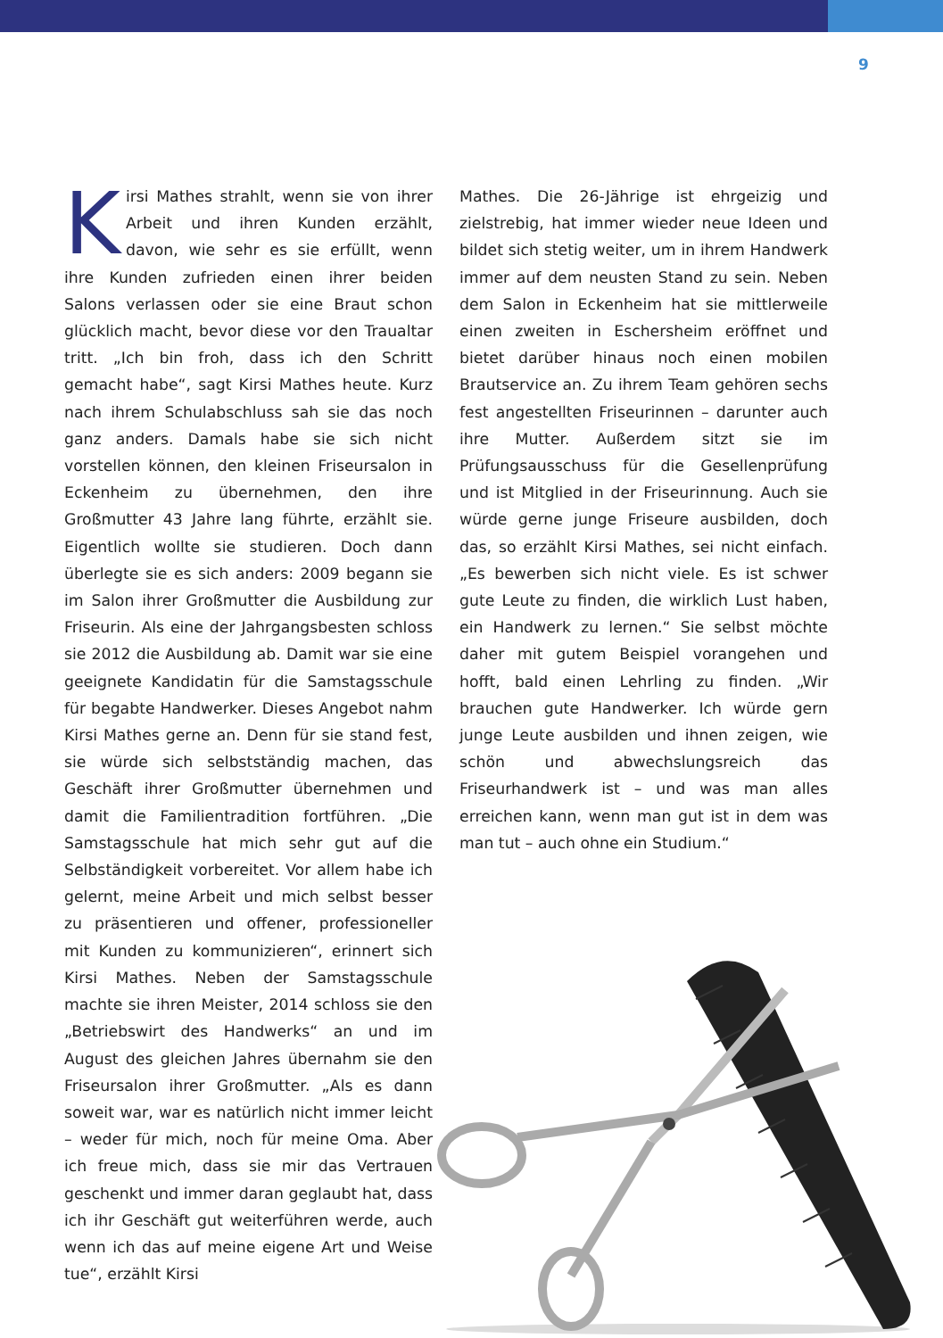9
Kirsi Mathes strahlt, wenn sie von ihrer Arbeit und ihren Kunden erzählt, davon, wie sehr es sie erfüllt, wenn ihre Kunden zufrieden einen ihrer beiden Salons verlassen oder sie eine Braut schon glücklich macht, bevor diese vor den Traualtar tritt. „Ich bin froh, dass ich den Schritt gemacht habe“, sagt Kirsi Mathes heute. Kurz nach ihrem Schulabschluss sah sie das noch ganz anders. Damals habe sie sich nicht vorstellen können, den kleinen Friseursalon in Eckenheim zu übernehmen, den ihre Großmutter 43 Jahre lang führte, erzählt sie. Eigentlich wollte sie studieren. Doch dann überlegte sie es sich anders: 2009 begann sie im Salon ihrer Großmutter die Ausbildung zur Friseurin. Als eine der Jahrgangsbesten schloss sie 2012 die Ausbildung ab. Damit war sie eine geeignete Kandidatin für die Samstagsschule für begabte Handwerker. Dieses Angebot nahm Kirsi Mathes gerne an. Denn für sie stand fest, sie würde sich selbstständig machen, das Geschäft ihrer Großmutter übernehmen und damit die Familientradition fortführen. „Die Samstagsschule hat mich sehr gut auf die Selbständigkeit vorbereitet. Vor allem habe ich gelernt, meine Arbeit und mich selbst besser zu präsentieren und offener, professioneller mit Kunden zu kommunizieren“, erinnert sich Kirsi Mathes. Neben der Samstagsschule machte sie ihren Meister, 2014 schloss sie den „Betriebswirt des Handwerks“ an und im August des gleichen Jahres übernahm sie den Friseursalon ihrer Großmutter. „Als es dann soweit war, war es natürlich nicht immer leicht – weder für mich, noch für meine Oma. Aber ich freue mich, dass sie mir das Vertrauen geschenkt und immer daran geglaubt hat, dass ich ihr Geschäft gut weiterführen werde, auch wenn ich das auf meine eigene Art und Weise tue“, erzählt Kirsi
Mathes. Die 26-Jährige ist ehrgeizig und zielstrebig, hat immer wieder neue Ideen und bildet sich stetig weiter, um in ihrem Handwerk immer auf dem neusten Stand zu sein. Neben dem Salon in Eckenheim hat sie mittlerweile einen zweiten in Eschersheim eröffnet und bietet darüber hinaus noch einen mobilen Brautservice an. Zu ihrem Team gehören sechs fest angestellten Friseurinnen – darunter auch ihre Mutter. Außerdem sitzt sie im Prüfungsausschuss für die Gesellenprüfung und ist Mitglied in der Friseurinnung. Auch sie würde gerne junge Friseure ausbilden, doch das, so erzählt Kirsi Mathes, sei nicht einfach. „Es bewerben sich nicht viele. Es ist schwer gute Leute zu finden, die wirklich Lust haben, ein Handwerk zu lernen.“ Sie selbst möchte daher mit gutem Beispiel vorangehen und hofft, bald einen Lehrling zu finden. „Wir brauchen gute Handwerker. Ich würde gern junge Leute ausbilden und ihnen zeigen, wie schön und abwechslungsreich das Friseurhandwerk ist – und was man alles erreichen kann, wenn man gut ist in dem was man tut – auch ohne ein Studium.“